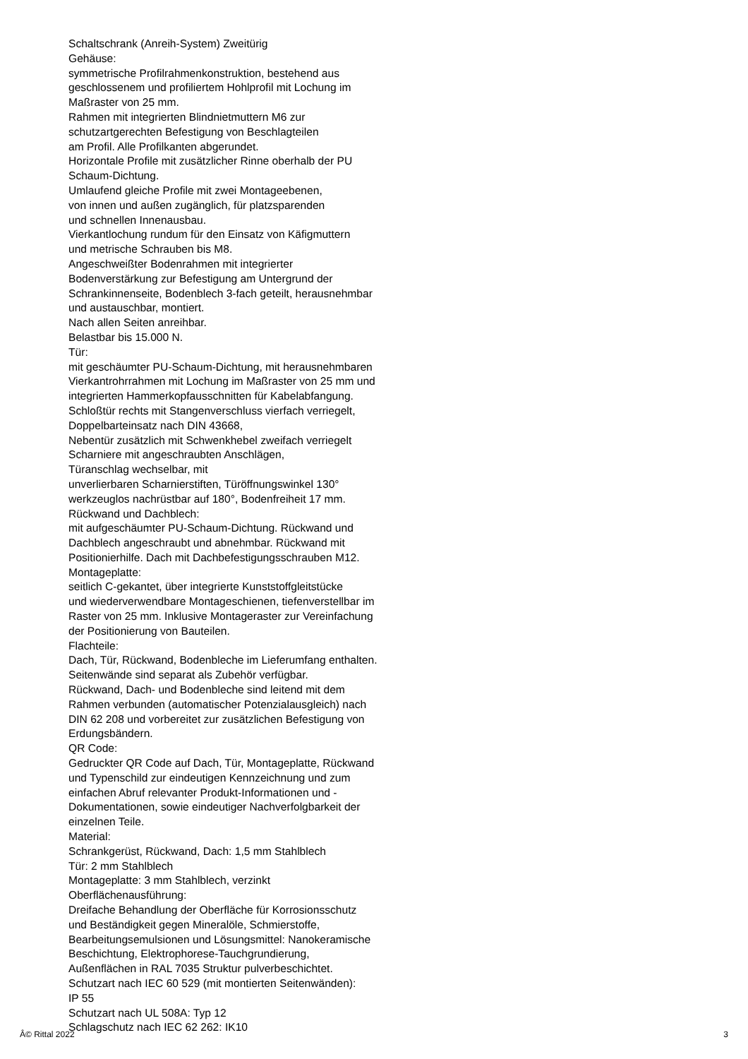Schaltschrank (Anreih-System) Zweitürig
Gehäuse:
symmetrische Profilrahmenkonstruktion, bestehend aus
geschlossenem und profiliertem Hohlprofil mit Lochung im
Maßraster von 25 mm.
Rahmen mit integrierten Blindnietmuttern M6 zur
schutzartgerechten Befestigung von Beschlagteilen
am Profil. Alle Profilkanten abgerundet.
Horizontale Profile mit zusätzlicher Rinne oberhalb der PU
Schaum-Dichtung.
Umlaufend gleiche Profile mit zwei Montageebenen,
von innen und außen zugänglich, für platzsparenden
und schnellen Innenausbau.
Vierkantlochung rundum für den Einsatz von Käfigmuttern
und metrische Schrauben bis M8.
Angeschweißter Bodenrahmen mit integrierter
Bodenverstärkung zur Befestigung am Untergrund der
Schrankinnenseite, Bodenblech 3-fach geteilt, herausnehmbar
und austauschbar, montiert.
Nach allen Seiten anreihbar.
Belastbar bis 15.000 N.
Tür:
mit geschäumter PU-Schaum-Dichtung, mit herausnehmbaren
Vierkantrohrrahmen mit Lochung im Maßraster von 25 mm und
integrierten Hammerkopfausschnitten für Kabelabfangung.
Schloßtür rechts mit Stangenverschluss vierfach verriegelt,
Doppelbarteinsatz nach DIN 43668,
Nebentür zusätzlich mit Schwenkhebel zweifach verriegelt
Scharniere mit angeschraubten Anschlägen,
Türanschlag wechselbar, mit
unverlierbaren Scharnierstiften, Türöffnungswinkel 130°
werkzeuglos nachrüstbar auf 180°, Bodenfreiheit 17 mm.
Rückwand und Dachblech:
mit aufgeschäumter PU-Schaum-Dichtung. Rückwand und
Dachblech angeschraubt und abnehmbar. Rückwand mit
Positionierhilfe. Dach mit Dachbefestigungsschrauben M12.
Montageplatte:
seitlich C-gekantet, über integrierte Kunststoffgleitstücke
und wiederverwendbare Montageschienen, tiefenverstellbar im
Raster von 25 mm. Inklusive Montageraster zur Vereinfachung
der Positionierung von Bauteilen.
Flachteile:
Dach, Tür, Rückwand, Bodenbleche im Lieferumfang enthalten.
Seitenwände sind separat als Zubehör verfügbar.
Rückwand, Dach- und Bodenbleche sind leitend mit dem
Rahmen verbunden (automatischer Potenzialausgleich) nach
DIN 62 208 und vorbereitet zur zusätzlichen Befestigung von
Erdungsbändern.
QR Code:
Gedruckter QR Code auf Dach, Tür, Montageplatte, Rückwand
und Typenschild zur eindeutigen Kennzeichnung und zum
einfachen Abruf relevanter Produkt-Informationen und -
Dokumentationen, sowie eindeutiger Nachverfolgbarkeit der
einzelnen Teile.
Material:
Schrankgerüst, Rückwand, Dach: 1,5 mm Stahlblech
Tür: 2 mm Stahlblech
Montageplatte: 3 mm Stahlblech, verzinkt
Oberflächenausführung:
Dreifache Behandlung der Oberfläche für Korrosionsschutz
und Beständigkeit gegen Mineralöle, Schmierstoffe,
Bearbeitungsemulsionen und Lösungsmittel: Nanokeramische
Beschichtung, Elektrophorese-Tauchgrundierung,
Außenflächen in RAL 7035 Struktur pulverbeschichtet.
Schutzart nach IEC 60 529 (mit montierten Seitenwänden):
IP 55
Schutzart nach UL 508A: Typ 12
Schlagschutz nach IEC 62 262: IK10
Â© Rittal 2022 3